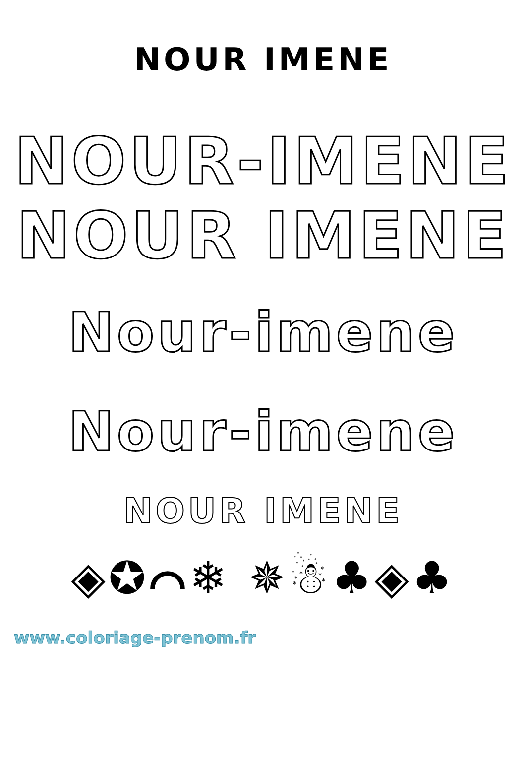NOUR IMENE
NOUR-IMENE
NOUR IMENE
Nour-imene
Nour-imene
NOUR IMENE
◈✪⌒❄ ✵☃♣◈♣
www.coloriage-prenom.fr